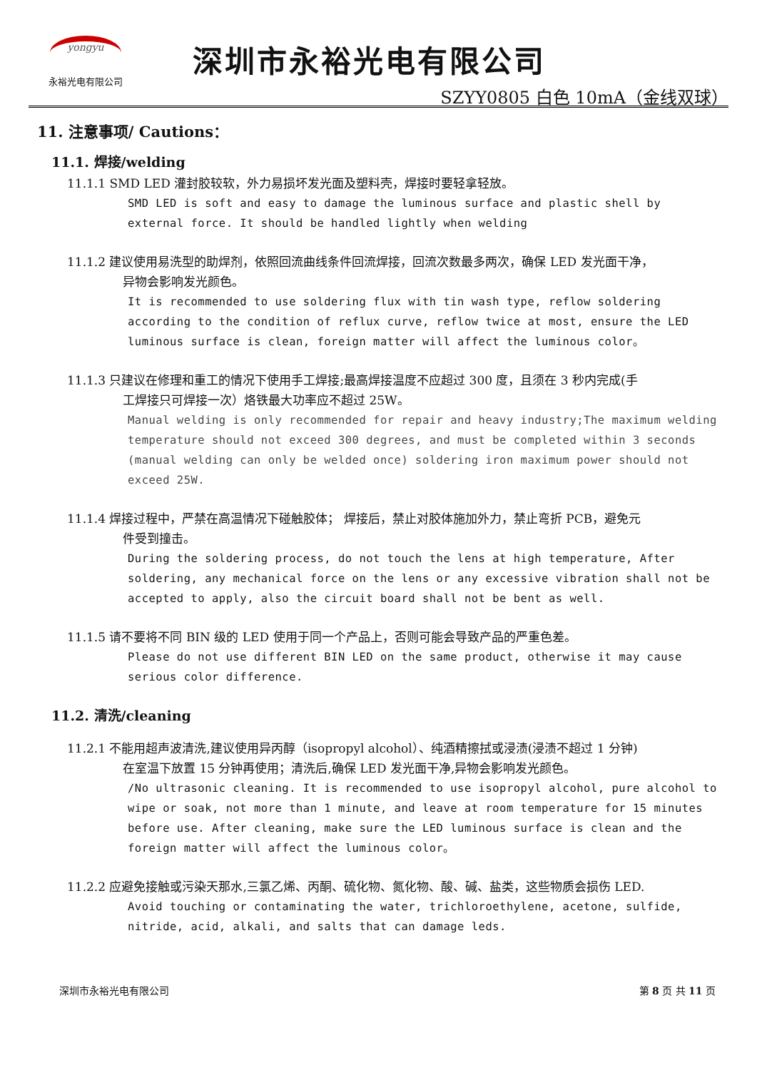yongyu
永裕光电有限公司
深圳市永裕光电有限公司
SZYY0805 白色 10mA（金线双球）
11. 注意事项/ Cautions：
11.1. 焊接/welding
11.1.1 SMD LED 灌封胶较软，外力易损坏发光面及塑料壳，焊接时要轻拿轻放。
SMD LED is soft and easy to damage the luminous surface and plastic shell by external force. It should be handled lightly when welding
11.1.2 建议使用易洗型的助焊剂，依照回流曲线条件回流焊接，回流次数最多两次，确保 LED 发光面干净，
异物会影响发光颜色。
It is recommended to use soldering flux with tin wash type, reflow soldering according to the condition of reflux curve, reflow twice at most, ensure the LED luminous surface is clean, foreign matter will affect the luminous color。
11.1.3 只建议在修理和重工的情况下使用手工焊接;最高焊接温度不应超过 300 度，且须在 3 秒内完成(手
工焊接只可焊接一次）烙铁最大功率应不超过 25W。
Manual welding is only recommended for repair and heavy industry;The maximum welding temperature should not exceed 300 degrees, and must be completed within 3 seconds (manual welding can only be welded once) soldering iron maximum power should not exceed 25W.
11.1.4 焊接过程中，严禁在高温情况下碰触胶体； 焊接后，禁止对胶体施加外力，禁止弯折 PCB，避免元
件受到撞击。
During the soldering process, do not touch the lens at high temperature, After soldering, any mechanical force on the lens or any excessive vibration shall not be accepted to apply, also the circuit board shall not be bent as well.
11.1.5 请不要将不同 BIN 级的 LED 使用于同一个产品上，否则可能会导致产品的严重色差。
Please do not use different BIN LED on the same product, otherwise it may cause serious color difference.
11.2. 清洗/cleaning
11.2.1 不能用超声波清洗,建议使用异丙醇（isopropyl alcohol）、纯酒精擦拭或浸渍(浸渍不超过 1 分钟)
在室温下放置 15 分钟再使用；清洗后,确保 LED 发光面干净,异物会影响发光颜色。
/No ultrasonic cleaning. It is recommended to use isopropyl alcohol, pure alcohol to wipe or soak, not more than 1 minute, and leave at room temperature for 15 minutes before use. After cleaning, make sure the LED luminous surface is clean and the foreign matter will affect the luminous color。
11.2.2 应避免接触或污染天那水,三氯乙烯、丙酮、硫化物、氮化物、酸、碱、盐类，这些物质会损伤 LED.
Avoid touching or contaminating the water, trichloroethylene, acetone, sulfide, nitride, acid, alkali, and salts that can damage leds.
深圳市永裕光电有限公司 第 8 页 共 11 页